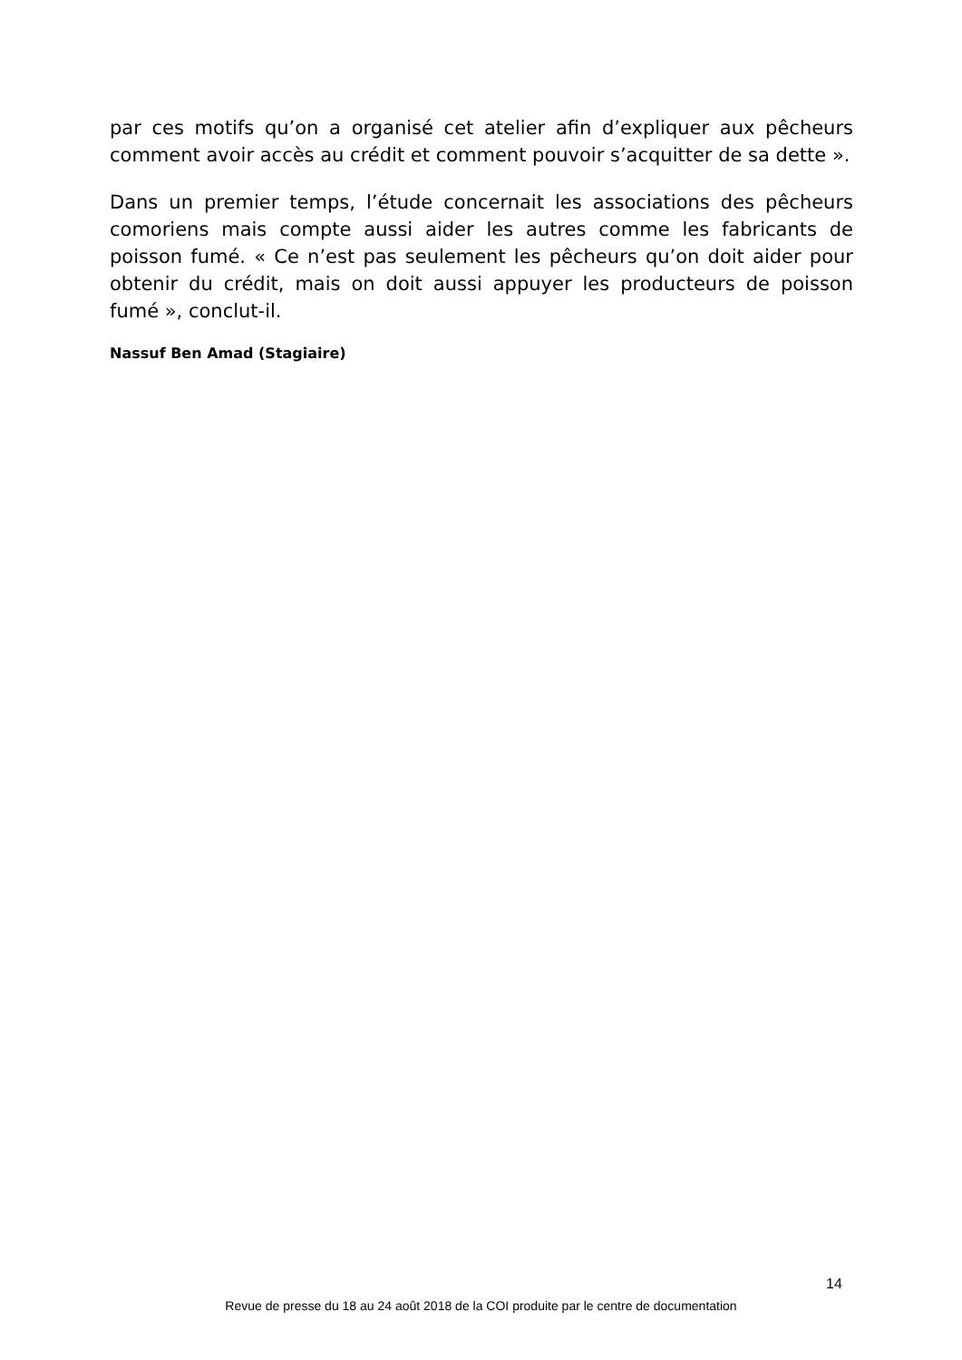par ces motifs qu’on a organisé cet atelier afin d’expliquer aux pêcheurs comment avoir accès au crédit et comment pouvoir s’acquitter de sa dette ».
Dans un premier temps, l’étude concernait les associations des pêcheurs comoriens mais compte aussi aider les autres comme les fabricants de poisson fumé. « Ce n’est pas seulement les pêcheurs qu’on doit aider pour obtenir du crédit, mais on doit aussi appuyer les producteurs de poisson fumé », conclut-il.
Nassuf Ben Amad (Stagiaire)
14
Revue de presse du 18 au 24 août 2018 de la COI produite par le centre de documentation